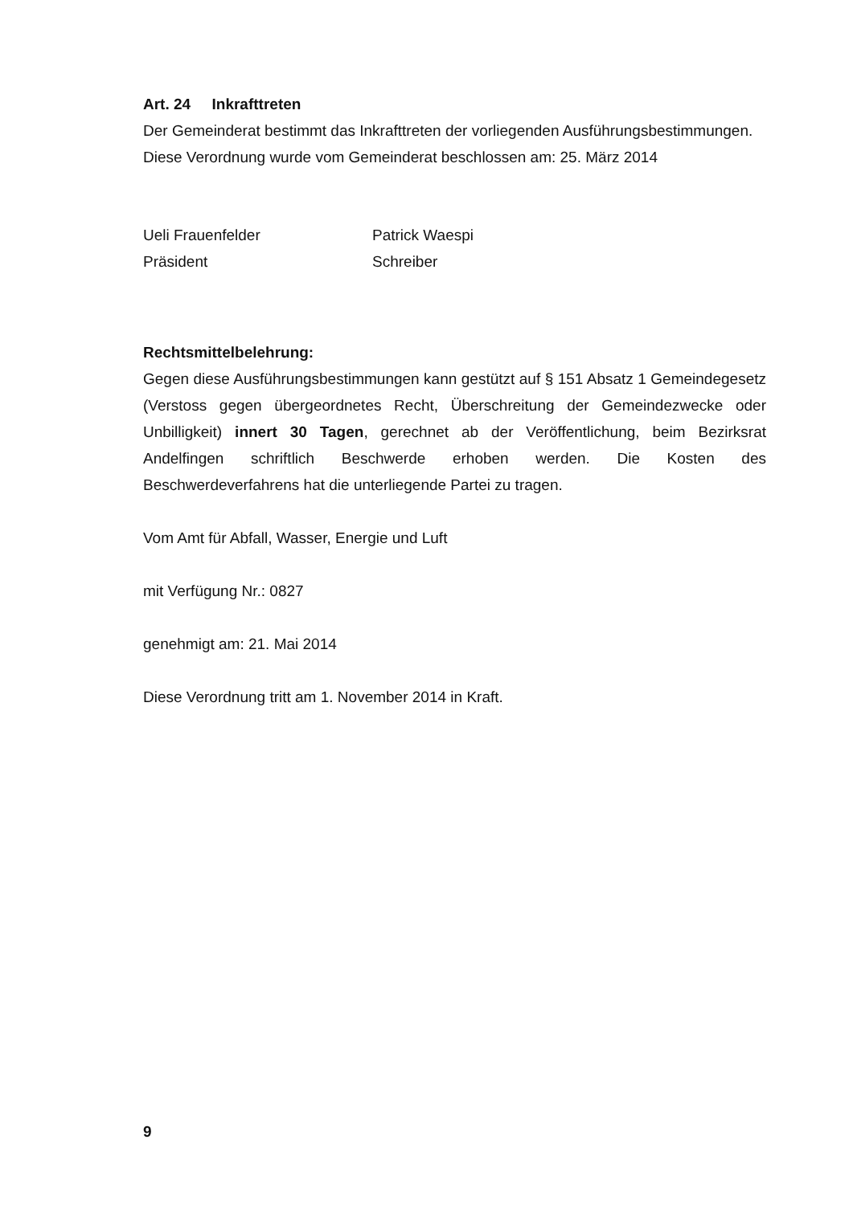Art. 24 Inkrafttreten
Der Gemeinderat bestimmt das Inkrafttreten der vorliegenden Ausführungsbestimmungen.
Diese Verordnung wurde vom Gemeinderat beschlossen am: 25. März 2014
Ueli Frauenfelder
Präsident
Patrick Waespi
Schreiber
Rechtsmittelbelehrung:
Gegen diese Ausführungsbestimmungen kann gestützt auf § 151 Absatz 1 Gemeindegesetz (Verstoss gegen übergeordnetes Recht, Überschreitung der Gemeindezwecke oder Unbilligkeit) innert 30 Tagen, gerechnet ab der Veröffentlichung, beim Bezirksrat Andelfingen schriftlich Beschwerde erhoben werden. Die Kosten des Beschwerdeverfahrens hat die unterliegende Partei zu tragen.
Vom Amt für Abfall, Wasser, Energie und Luft
mit Verfügung Nr.: 0827
genehmigt am: 21. Mai 2014
Diese Verordnung tritt am 1. November 2014 in Kraft.
9